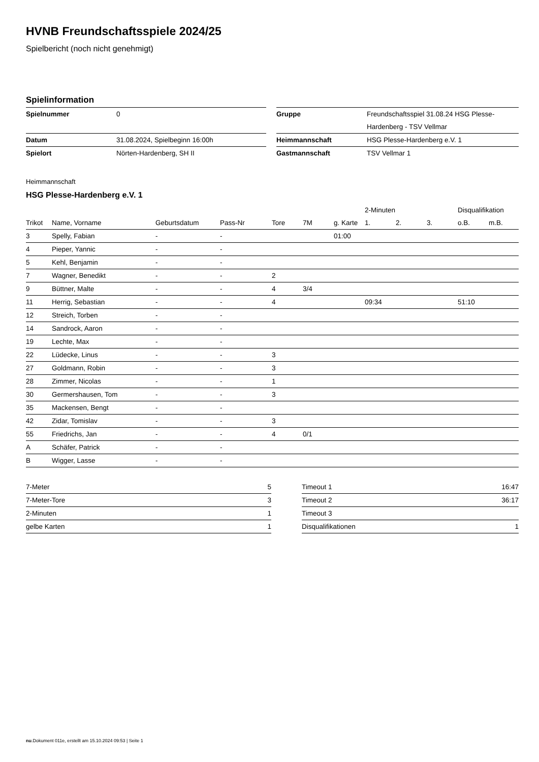HVNB Freundschaftsspiele 2024/25
Spielbericht (noch nicht genehmigt)
Spielinformation
| Spielnummer | 0 | | Gruppe | Freundschaftsspiel 31.08.24 HSG Plesse- Hardenberg - TSV Vellmar |
| Datum | 31.08.2024, Spielbeginn 16:00h | | Heimmannschaft | HSG Plesse-Hardenberg e.V. 1 |
| Spielort | Nörten-Hardenberg, SH II | | Gastmannschaft | TSV Vellmar 1 |
Heimmannschaft
HSG Plesse-Hardenberg e.V. 1
| | | | | | | | 2-Minuten | | | Disqualifikation | |
| --- | --- | --- | --- | --- | --- | --- | --- | --- | --- | --- | --- |
| Trikot | Name, Vorname | Geburtsdatum | Pass-Nr | Tore | 7M | g. Karte | 1. | 2. | 3. | o.B. | m.B. |
| 3 | Spelly, Fabian | - | - | | | 01:00 | | | | | |
| 4 | Pieper, Yannic | - | - | | | | | | | | |
| 5 | Kehl, Benjamin | - | - | | | | | | | | |
| 7 | Wagner, Benedikt | - | - | 2 | | | | | | | |
| 9 | Büttner, Malte | - | - | 4 | 3/4 | | | | | | |
| 11 | Herrig, Sebastian | - | - | 4 | | | 09:34 | | | 51:10 | |
| 12 | Streich, Torben | - | - | | | | | | | | |
| 14 | Sandrock, Aaron | - | - | | | | | | | | |
| 19 | Lechte, Max | - | - | | | | | | | | |
| 22 | Lüdecke, Linus | - | - | 3 | | | | | | | |
| 27 | Goldmann, Robin | - | - | 3 | | | | | | | |
| 28 | Zimmer, Nicolas | - | - | 1 | | | | | | | |
| 30 | Germershausen, Tom | - | - | 3 | | | | | | | |
| 35 | Mackensen, Bengt | - | - | | | | | | | | |
| 42 | Zidar, Tomislav | - | - | 3 | | | | | | | |
| 55 | Friedrichs, Jan | - | - | 4 | 0/1 | | | | | | |
| A | Schäfer, Patrick | - | - | | | | | | | | |
| B | Wigger, Lasse | - | - | | | | | | | | |
| 7-Meter | 5 |
| 7-Meter-Tore | 3 |
| 2-Minuten | 1 |
| gelbe Karten | 1 |
| Timeout 1 | 16:47 |
| Timeout 2 | 36:17 |
| Timeout 3 | |
| Disqualifikationen | 1 |
nu.Dokument 011e, erstellt am 15.10.2024 09:53 | Seite 1